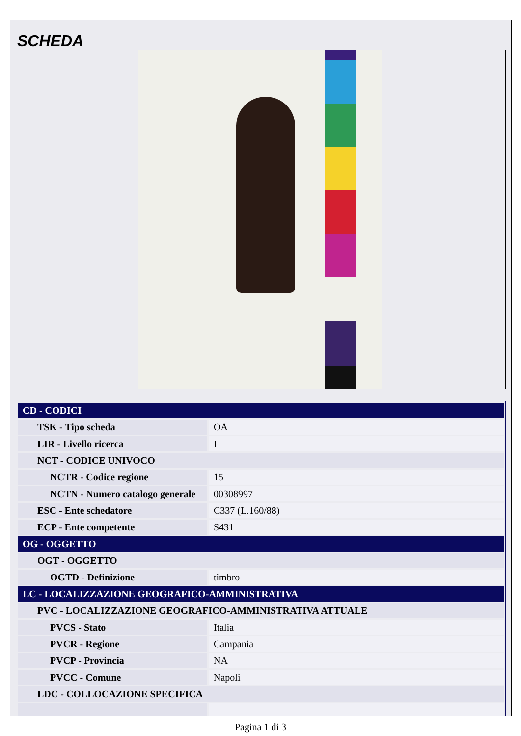SCHEDA
| CD - CODICI | |
| TSK - Tipo scheda | OA |
| LIR - Livello ricerca | I |
| NCT - CODICE UNIVOCO | |
| NCTR - Codice regione | 15 |
| NCTN - Numero catalogo generale | 00308997 |
| ESC - Ente schedatore | C337 (L.160/88) |
| ECP - Ente competente | S431 |
| OG - OGGETTO | |
| OGT - OGGETTO | |
| OGTD - Definizione | timbro |
| LC - LOCALIZZAZIONE GEOGRAFICO-AMMINISTRATIVA | |
| PVC - LOCALIZZAZIONE GEOGRAFICO-AMMINISTRATIVA ATTUALE | |
| PVCS - Stato | Italia |
| PVCR - Regione | Campania |
| PVCP - Provincia | NA |
| PVCC - Comune | Napoli |
| LDC - COLLOCAZIONE SPECIFICA | |
Pagina 1 di 3